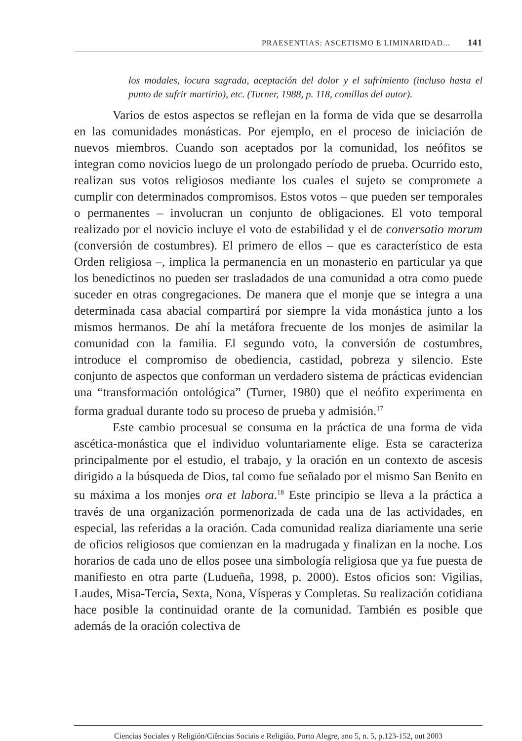PRAESENTIAS: ASCETISMO E LIMINARIDAD... 141
los modales, locura sagrada, aceptación del dolor y el sufrimiento (incluso hasta el punto de sufrir martirio), etc. (Turner, 1988, p. 118, comillas del autor).
Varios de estos aspectos se reflejan en la forma de vida que se desarrolla en las comunidades monásticas. Por ejemplo, en el proceso de iniciación de nuevos miembros. Cuando son aceptados por la comunidad, los neófitos se integran como novicios luego de un prolongado período de prueba. Ocurrido esto, realizan sus votos religiosos mediante los cuales el sujeto se compromete a cumplir con determinados compromisos. Estos votos – que pueden ser temporales o permanentes – involucran un conjunto de obligaciones. El voto temporal realizado por el novicio incluye el voto de estabilidad y el de conversatio morum (conversión de costumbres). El primero de ellos – que es característico de esta Orden religiosa –, implica la permanencia en un monasterio en particular ya que los benedictinos no pueden ser trasladados de una comunidad a otra como puede suceder en otras congregaciones. De manera que el monje que se integra a una determinada casa abacial compartirá por siempre la vida monástica junto a los mismos hermanos. De ahí la metáfora frecuente de los monjes de asimilar la comunidad con la familia. El segundo voto, la conversión de costumbres, introduce el compromiso de obediencia, castidad, pobreza y silencio. Este conjunto de aspectos que conforman un verdadero sistema de prácticas evidencian una “transformación ontológica” (Turner, 1980) que el neófito experimenta en forma gradual durante todo su proceso de prueba y admisión.<sup>17</sup>
Este cambio procesual se consuma en la práctica de una forma de vida ascética-monástica que el individuo voluntariamente elige. Esta se caracteriza principalmente por el estudio, el trabajo, y la oración en un contexto de ascesis dirigido a la búsqueda de Dios, tal como fue señalado por el mismo San Benito en su máxima a los monjes ora et labora.<sup>18</sup> Este principio se lleva a la práctica a través de una organización pormenorizada de cada una de las actividades, en especial, las referidas a la oración. Cada comunidad realiza diariamente una serie de oficios religiosos que comienzan en la madrugada y finalizan en la noche. Los horarios de cada uno de ellos posee una simbología religiosa que ya fue puesta de manifiesto en otra parte (Ludueña, 1998, p. 2000). Estos oficios son: Vigilias, Laudes, Misa-Tercia, Sexta, Nona, Vísperas y Completas. Su realización cotidiana hace posible la continuidad orante de la comunidad. También es posible que además de la oración colectiva de
Ciencias Sociales y Religión/Ciências Sociais e Religião, Porto Alegre, ano 5, n. 5, p.123-152, out 2003